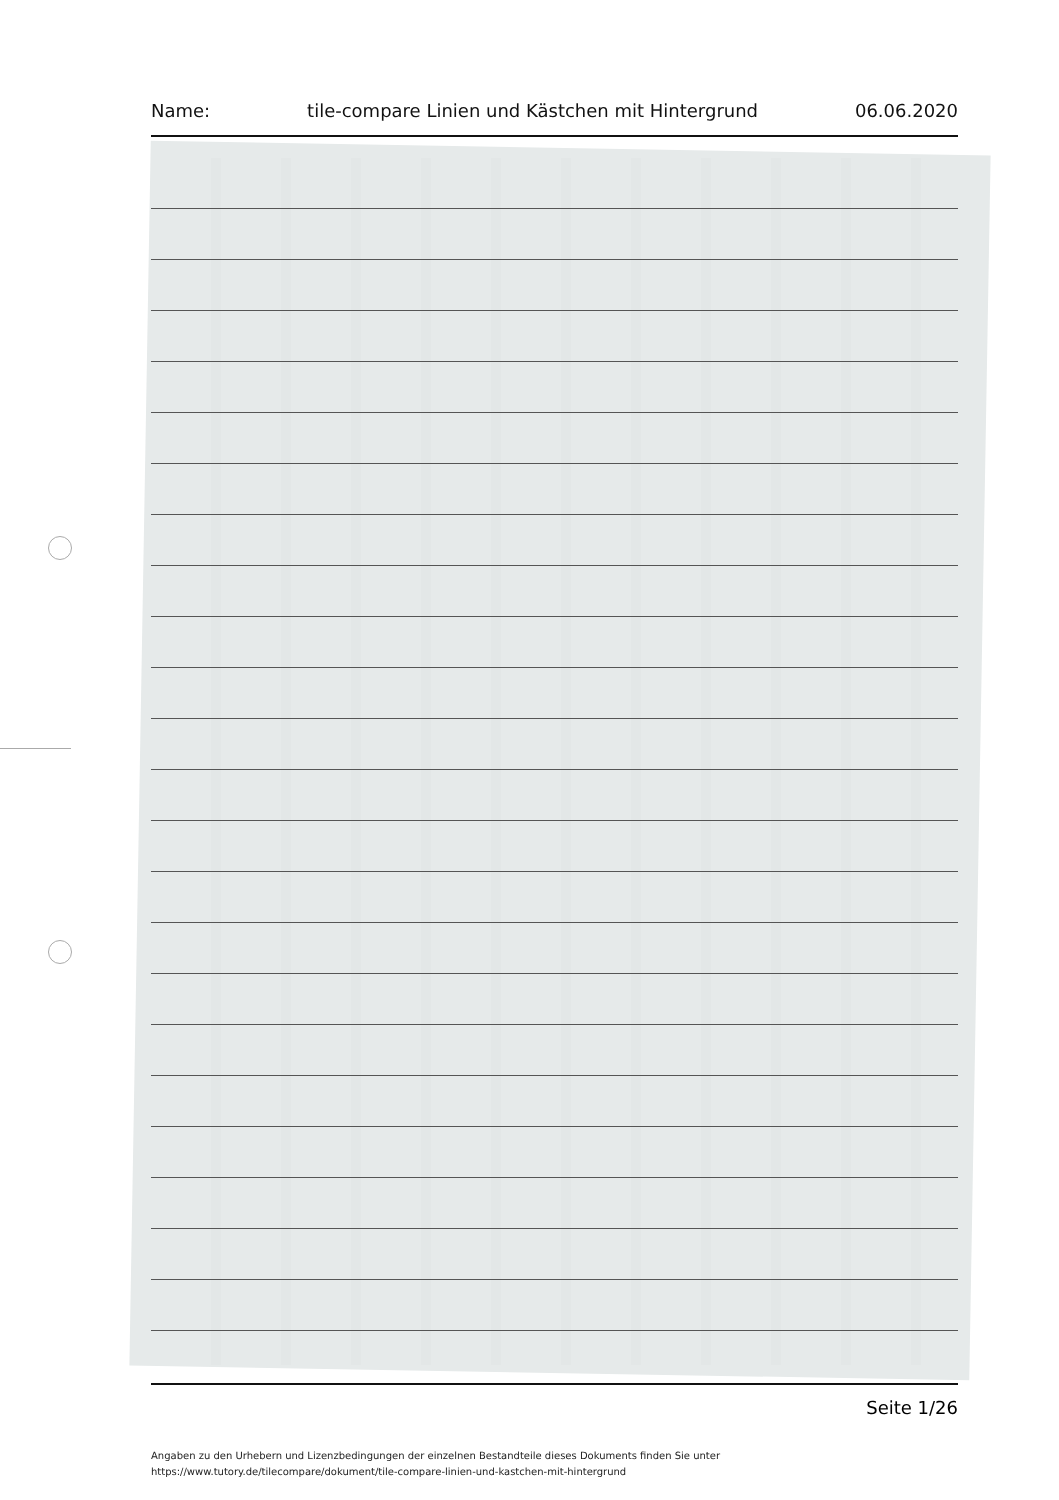Name: tile-compare Linien und Kästchen mit Hintergrund 06.06.2020
Seite 1/26
Angaben zu den Urhebern und Lizenzbedingungen der einzelnen Bestandteile dieses Dokuments finden Sie unter
https://www.tutory.de/tilecompare/dokument/tile-compare-linien-und-kastchen-mit-hintergrund